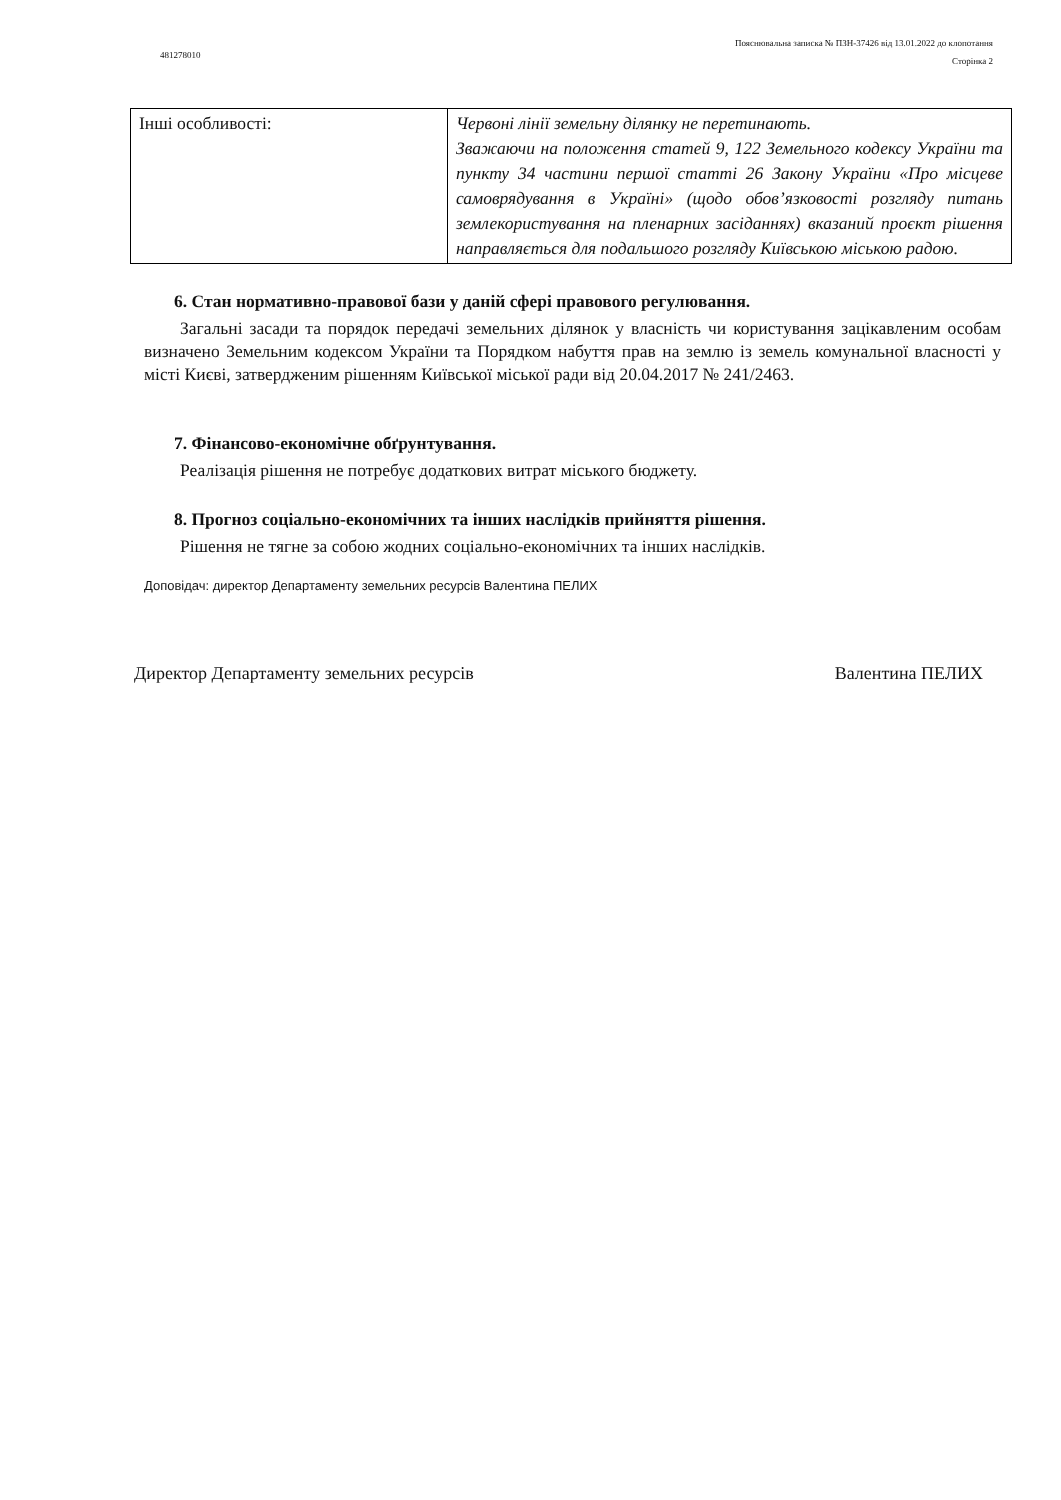481278010
Пояснювальна записка № ПЗН-37426 від 13.01.2022 до клопотання
Сторінка 2
| Інші особливості: | Червоні лінії земельну ділянку не перетинають. Зважаючи на положення статей 9, 122 Земельного кодексу України та пункту 34 частини першої статті 26 Закону України «Про місцеве самоврядування в Україні» (щодо обов’язковості розгляду питань землекористування на пленарних засіданнях) вказаний проєкт рішення направляється для подальшого розгляду Київською міською радою. |
6. Стан нормативно-правової бази у даній сфері правового регулювання.
Загальні засади та порядок передачі земельних ділянок у власність чи користування зацікавленим особам визначено Земельним кодексом України та Порядком набуття прав на землю із земель комунальної власності у місті Києві, затвердженим рішенням Київської міської ради від 20.04.2017 № 241/2463.
7. Фінансово-економічне обґрунтування.
Реалізація рішення не потребує додаткових витрат міського бюджету.
8. Прогноз соціально-економічних та інших наслідків прийняття рішення.
Рішення не тягне за собою жодних соціально-економічних та інших наслідків.
Доповідач: директор Департаменту земельних ресурсів Валентина ПЕЛИХ
Директор Департаменту земельних ресурсів Валентина ПЕЛИХ